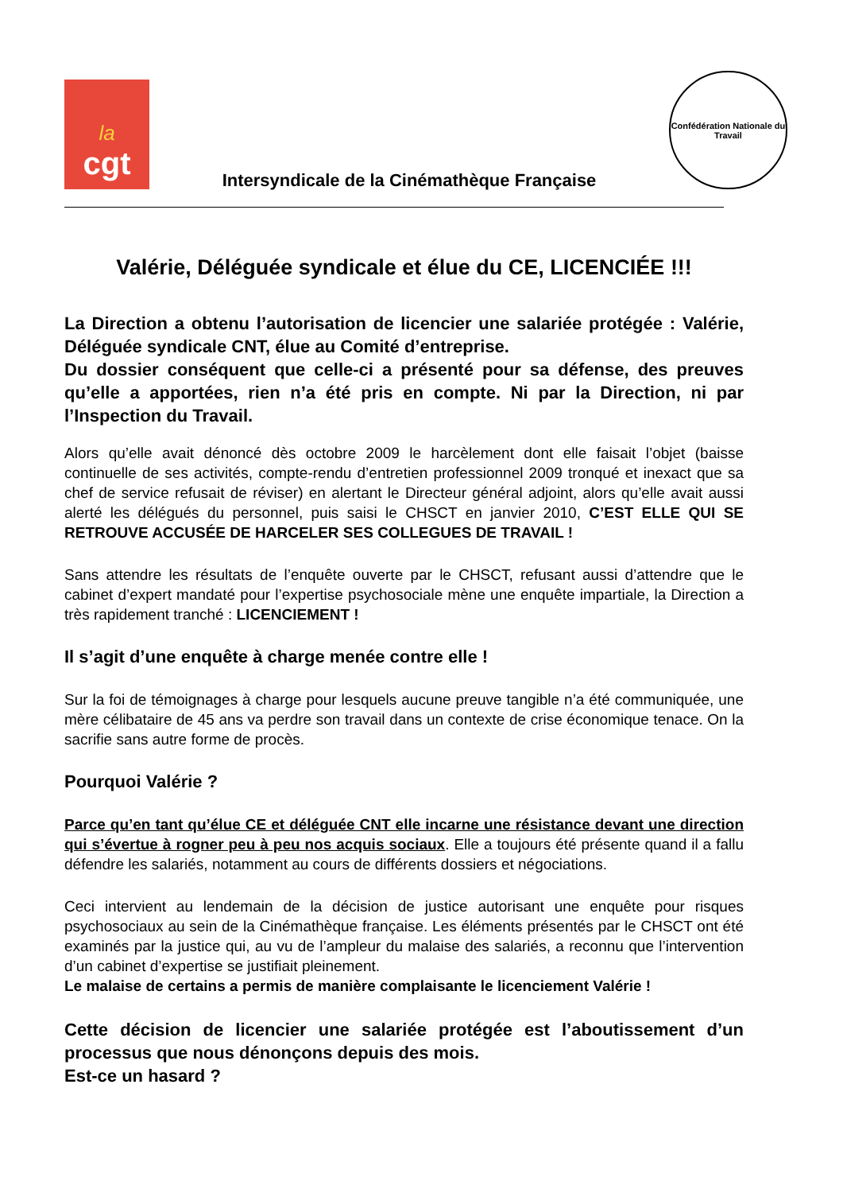la
cgt
Intersyndicale de la Cinémathèque Française
Confédération Nationale du Travail
Valérie, Déléguée syndicale et élue du CE, LICENCIÉE !!!
La Direction a obtenu l’autorisation de licencier une salariée protégée : Valérie, Déléguée syndicale CNT, élue au Comité d’entreprise.
Du dossier conséquent que celle-ci a présenté pour sa défense, des preuves qu’elle a apportées, rien n’a été pris en compte. Ni par la Direction, ni par l’Inspection du Travail.
Alors qu’elle avait dénoncé dès octobre 2009 le harcèlement dont elle faisait l’objet (baisse continuelle de ses activités, compte-rendu d’entretien professionnel 2009 tronqué et inexact que sa chef de service refusait de réviser) en alertant le Directeur général adjoint, alors qu’elle avait aussi alerté les délégués du personnel, puis saisi le CHSCT en janvier 2010, C’EST ELLE QUI SE RETROUVE ACCUSÉE DE HARCELER SES COLLEGUES DE TRAVAIL !
Sans attendre les résultats de l’enquête ouverte par le CHSCT, refusant aussi d’attendre que le cabinet d’expert mandaté pour l’expertise psychosociale mène une enquête impartiale, la Direction a très rapidement tranché : LICENCIEMENT !
Il s’agit d’une enquête à charge menée contre elle !
Sur la foi de témoignages à charge pour lesquels aucune preuve tangible n’a été communiquée, une mère célibataire de 45 ans va perdre son travail dans un contexte de crise économique tenace. On la sacrifie sans autre forme de procès.
Pourquoi Valérie ?
Parce qu’en tant qu’élue CE et déléguée CNT elle incarne une résistance devant une direction qui s’évertue à rogner peu à peu nos acquis sociaux. Elle a toujours été présente quand il a fallu défendre les salariés, notamment au cours de différents dossiers et négociations.
Ceci intervient au lendemain de la décision de justice autorisant une enquête pour risques psychosociaux au sein de la Cinémathèque française. Les éléments présentés par le CHSCT ont été examinés par la justice qui, au vu de l’ampleur du malaise des salariés, a reconnu que l’intervention d’un cabinet d’expertise se justifiait pleinement.
Le malaise de certains a permis de manière complaisante le licenciement Valérie !
Cette décision de licencier une salariée protégée est l’aboutissement d’un processus que nous dénonçons depuis des mois.
Est-ce un hasard ?